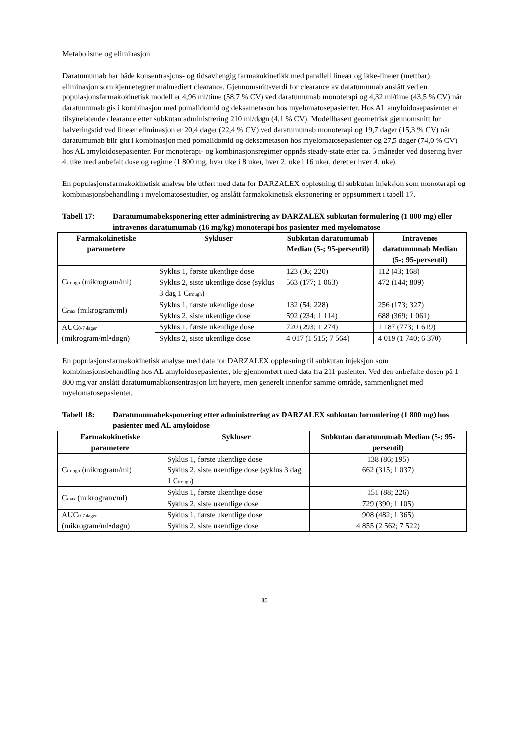Metabolisme og eliminasjon
Daratumumab har både konsentrasjons- og tidsavhengig farmakokinetikk med parallell lineær og ikke-lineær (mettbar) eliminasjon som kjennetegner målmediert clearance. Gjennomsnittsverdi for clearance av daratumumab anslått ved en populasjonsfarmakokinetisk modell er 4,96 ml/time (58,7 % CV) ved daratumumab monoterapi og 4,32 ml/time (43,5 % CV) når daratumumab gis i kombinasjon med pomalidomid og deksametason hos myelomatosepasienter. Hos AL amyloidosepasienter er tilsynelatende clearance etter subkutan administrering 210 ml/døgn (4,1 % CV). Modellbasert geometrisk gjennomsnitt for halveringstid ved lineær eliminasjon er 20,4 dager (22,4 % CV) ved daratumumab monoterapi og 19,7 dager (15,3 % CV) når daratumumab blir gitt i kombinasjon med pomalidomid og deksametason hos myelomatosepasienter og 27,5 dager (74,0 % CV) hos AL amyloidosepasienter. For monoterapi- og kombinasjonsregimer oppnås steady-state etter ca. 5 måneder ved dosering hver 4. uke med anbefalt dose og regime (1 800 mg, hver uke i 8 uker, hver 2. uke i 16 uker, deretter hver 4. uke).
En populasjonsfarmakokinetisk analyse ble utført med data for DARZALEX oppløsning til subkutan injeksjon som monoterapi og kombinasjonsbehandling i myelomatosestudier, og anslått farmakokinetisk eksponering er oppsummert i tabell 17.
Tabell 17: Daratumumabeksponering etter administrering av DARZALEX subkutan formulering (1 800 mg) eller intravenøs daratumumab (16 mg/kg) monoterapi hos pasienter med myelomatose
| Farmakokinetiske parametere | Sykluser | Subkutan daratumumab Median (5-; 95-persentil) | Intravenøs daratumumab Median (5-; 95-persentil) |
| --- | --- | --- | --- |
| C<sub>trough</sub> (mikrogram/ml) | Syklus 1, første ukentlige dose | 123 (36; 220) | 112 (43; 168) |
| | Syklus 2, siste ukentlige dose (syklus 3 dag 1 C<sub>trough</sub>) | 563 (177; 1 063) | 472 (144; 809) |
| C<sub>max</sub> (mikrogram/ml) | Syklus 1, første ukentlige dose | 132 (54; 228) | 256 (173; 327) |
| | Syklus 2, siste ukentlige dose | 592 (234; 1 114) | 688 (369; 1 061) |
| AUC<sub>0-7 dager</sub> (mikrogram/ml•døgn) | Syklus 1, første ukentlige dose | 720 (293; 1 274) | 1 187 (773; 1 619) |
| | Syklus 2, siste ukentlige dose | 4 017 (1 515; 7 564) | 4 019 (1 740; 6 370) |
En populasjonsfarmakokinetisk analyse med data for DARZALEX oppløsning til subkutan injeksjon som kombinasjonsbehandling hos AL amyloidosepasienter, ble gjennomført med data fra 211 pasienter. Ved den anbefalte dosen på 1 800 mg var anslått daratumumabkonsentrasjon litt høyere, men generelt innenfor samme område, sammenlignet med myelomatosepasienter.
Tabell 18: Daratumumabeksponering etter administrering av DARZALEX subkutan formulering (1 800 mg) hos pasienter med AL amyloidose
| Farmakokinetiske parametere | Sykluser | Subkutan daratumumab Median (5-; 95-persentil) |
| --- | --- | --- |
| C<sub>trough</sub> (mikrogram/ml) | Syklus 1, første ukentlige dose | 138 (86; 195) |
| | Syklus 2, siste ukentlige dose (syklus 3 dag 1 C<sub>trough</sub>) | 662 (315; 1 037) |
| C<sub>max</sub> (mikrogram/ml) | Syklus 1, første ukentlige dose | 151 (88; 226) |
| | Syklus 2, siste ukentlige dose | 729 (390; 1 105) |
| AUC<sub>0-7 dager</sub> (mikrogram/ml•døgn) | Syklus 1, første ukentlige dose | 908 (482; 1 365) |
| | Syklus 2, siste ukentlige dose | 4 855 (2 562; 7 522) |
35